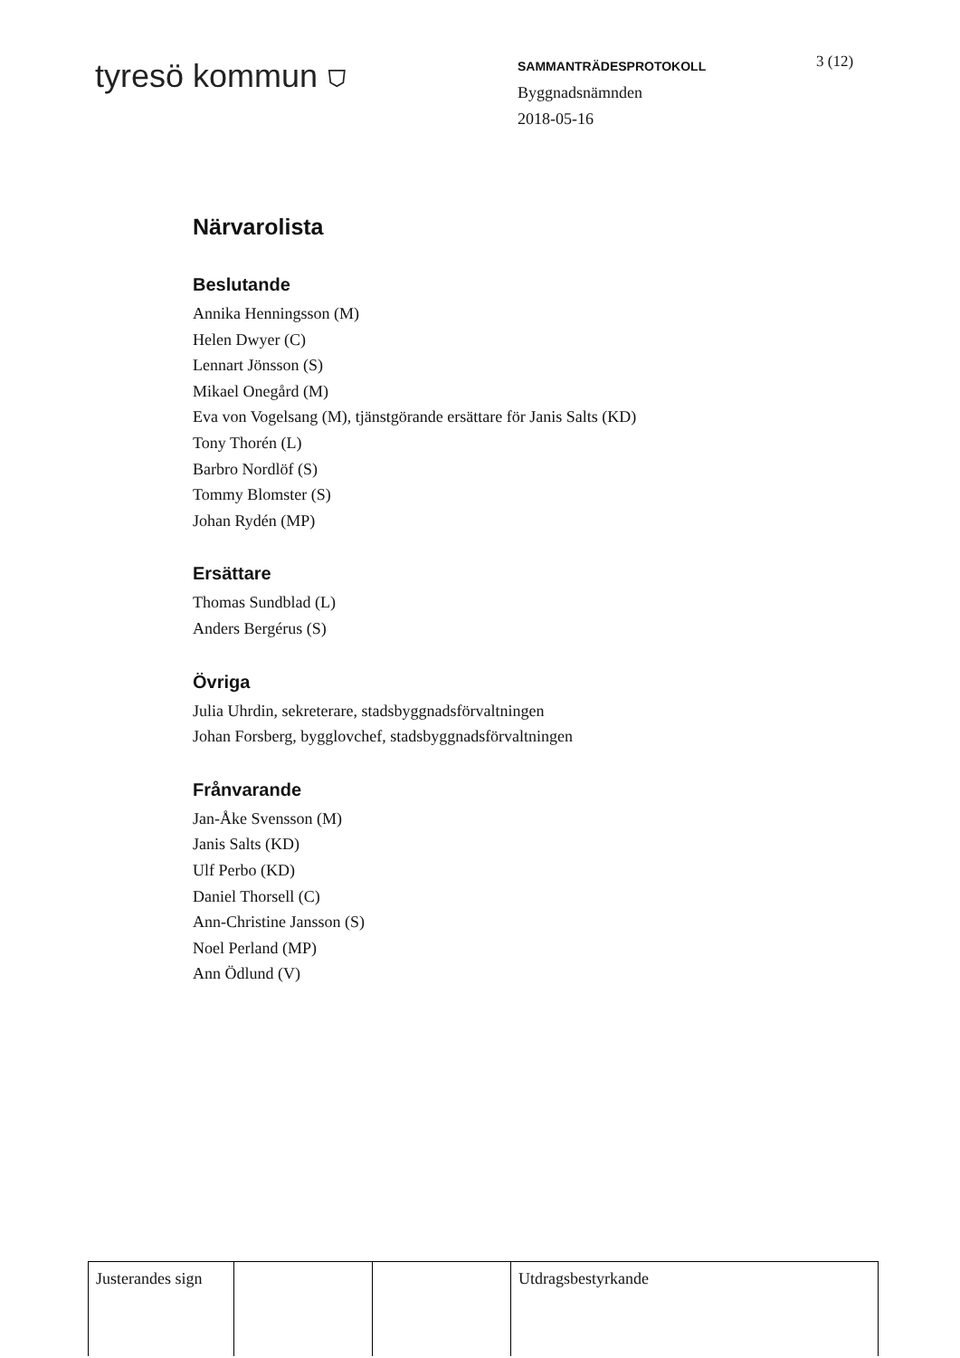tyresö kommun ⛉
SAMMANTRÄDESPROTOKOLL
Byggnadsnämnden
2018-05-16
3 (12)
Närvarolista
Beslutande
Annika Henningsson (M)
Helen Dwyer (C)
Lennart Jönsson (S)
Mikael Onegård (M)
Eva von Vogelsang (M), tjänstgörande ersättare för Janis Salts (KD)
Tony Thorén (L)
Barbro Nordlöf (S)
Tommy Blomster (S)
Johan Rydén (MP)
Ersättare
Thomas Sundblad (L)
Anders Bergérus (S)
Övriga
Julia Uhrdin, sekreterare, stadsbyggnadsförvaltningen
Johan Forsberg, bygglovchef, stadsbyggnadsförvaltningen
Frånvarande
Jan-Åke Svensson (M)
Janis Salts (KD)
Ulf Perbo (KD)
Daniel Thorsell (C)
Ann-Christine Jansson (S)
Noel Perland (MP)
Ann Ödlund (V)
| Justerandes sign | | | Utdragsbestyrkande |